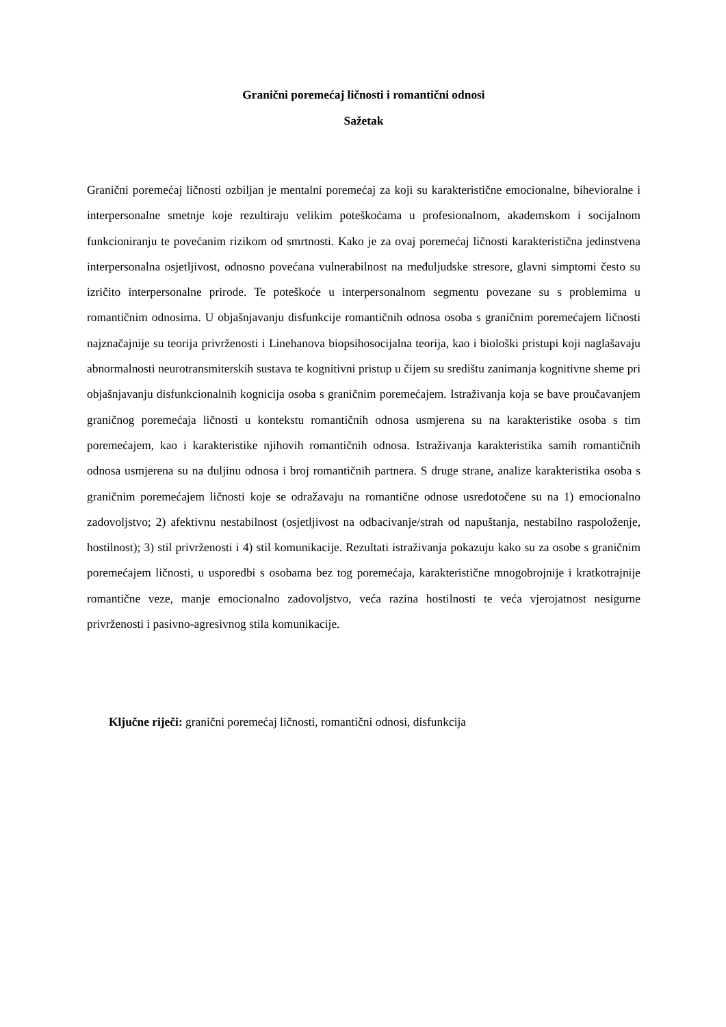Granični poremećaj ličnosti i romantični odnosi
Sažetak
Granični poremećaj ličnosti ozbiljan je mentalni poremećaj za koji su karakteristične emocionalne, bihevioralne i interpersonalne smetnje koje rezultiraju velikim poteškoćama u profesionalnom, akademskom i socijalnom funkcioniranju te povećanim rizikom od smrtnosti. Kako je za ovaj poremećaj ličnosti karakteristična jedinstvena interpersonalna osjetljivost, odnosno povećana vulnerabilnost na međuljudske stresore, glavni simptomi često su izričito interpersonalne prirode. Te poteškoće u interpersonalnom segmentu povezane su s problemima u romantičnim odnosima. U objašnjavanju disfunkcije romantičnih odnosa osoba s graničnim poremećajem ličnosti najznačajnije su teorija privrženosti i Linehanova biopsihosocijalna teorija, kao i biološki pristupi koji naglašavaju abnormalnosti neurotransmiterskih sustava te kognitivni pristup u čijem su središtu zanimanja kognitivne sheme pri objašnjavanju disfunkcionalnih kognicija osoba s graničnim poremećajem. Istraživanja koja se bave proučavanjem graničnog poremećaja ličnosti u kontekstu romantičnih odnosa usmjerena su na karakteristike osoba s tim poremećajem, kao i karakteristike njihovih romantičnih odnosa. Istraživanja karakteristika samih romantičnih odnosa usmjerena su na duljinu odnosa i broj romantičnih partnera. S druge strane, analize karakteristika osoba s graničnim poremećajem ličnosti koje se odražavaju na romantične odnose usredotočene su na 1) emocionalno zadovoljstvo; 2) afektivnu nestabilnost (osjetljivost na odbacivanje/strah od napuštanja, nestabilno raspoloženje, hostilnost); 3) stil privrženosti i 4) stil komunikacije. Rezultati istraživanja pokazuju kako su za osobe s graničnim poremećajem ličnosti, u usporedbi s osobama bez tog poremećaja, karakteristične mnogobrojnije i kratkotrajnije romantične veze, manje emocionalno zadovoljstvo, veća razina hostilnosti te veća vjerojatnost nesigurne privrženosti i pasivno-agresivnog stila komunikacije.
Ključne riječi: granični poremećaj ličnosti, romantični odnosi, disfunkcija